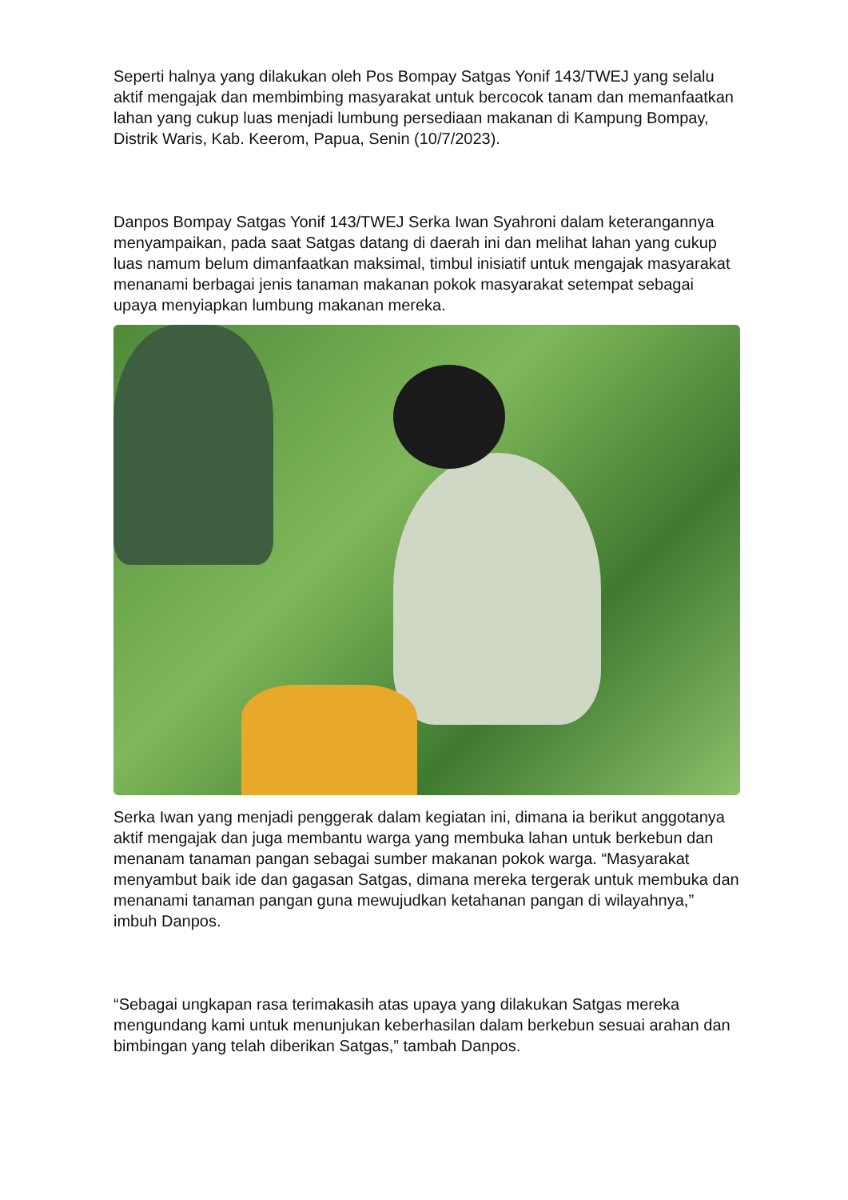Seperti halnya yang dilakukan oleh Pos Bompay Satgas Yonif 143/TWEJ yang selalu aktif mengajak dan membimbing masyarakat untuk bercocok tanam dan memanfaatkan lahan yang cukup luas menjadi lumbung persediaan makanan di Kampung Bompay, Distrik Waris, Kab. Keerom, Papua, Senin (10/7/2023).
Danpos Bompay Satgas Yonif 143/TWEJ Serka Iwan Syahroni dalam keterangannya menyampaikan, pada saat Satgas datang di daerah ini dan melihat lahan yang cukup luas namum belum dimanfaatkan maksimal, timbul inisiatif untuk mengajak masyarakat menanami berbagai jenis tanaman makanan pokok masyarakat setempat sebagai upaya menyiapkan lumbung makanan mereka.
Serka Iwan yang menjadi penggerak dalam kegiatan ini, dimana ia berikut anggotanya aktif mengajak dan juga membantu warga yang membuka lahan untuk berkebun dan menanam tanaman pangan sebagai sumber makanan pokok warga. “Masyarakat menyambut baik ide dan gagasan Satgas, dimana mereka tergerak untuk membuka dan menanami tanaman pangan guna mewujudkan ketahanan pangan di wilayahnya,” imbuh Danpos.
“Sebagai ungkapan rasa terimakasih atas upaya yang dilakukan Satgas mereka mengundang kami untuk menunjukan keberhasilan dalam berkebun sesuai arahan dan bimbingan yang telah diberikan Satgas,” tambah Danpos.